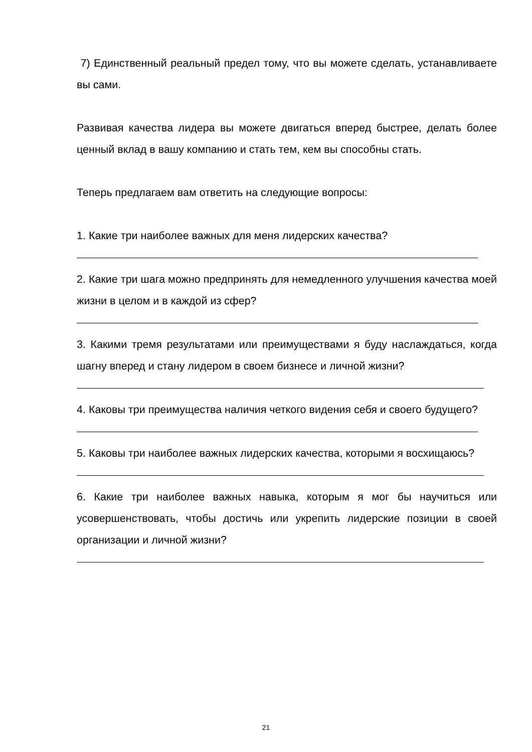7) Единственный реальный предел тому, что вы можете сделать, устанавливаете вы сами.
Развивая качества лидера вы можете двигаться вперед быстрее, делать более ценный вклад в вашу компанию и стать тем, кем вы способны стать.
Теперь предлагаем вам ответить на следующие вопросы:
1. Какие три наиболее важных для меня лидерских качества?
2. Какие три шага можно предпринять для немедленного улучшения качества моей жизни в целом и в каждой из сфер?
3. Какими тремя результатами или преимуществами я буду наслаждаться, когда шагну вперед и стану лидером в своем бизнесе и личной жизни?
4. Каковы три преимущества наличия четкого видения себя и своего будущего?
5. Каковы три наиболее важных лидерских качества, которыми я восхищаюсь?
6. Какие три наиболее важных навыка, которым я мог бы научиться или усовершенствовать, чтобы достичь или укрепить лидерские позиции в своей организации и личной жизни?
21